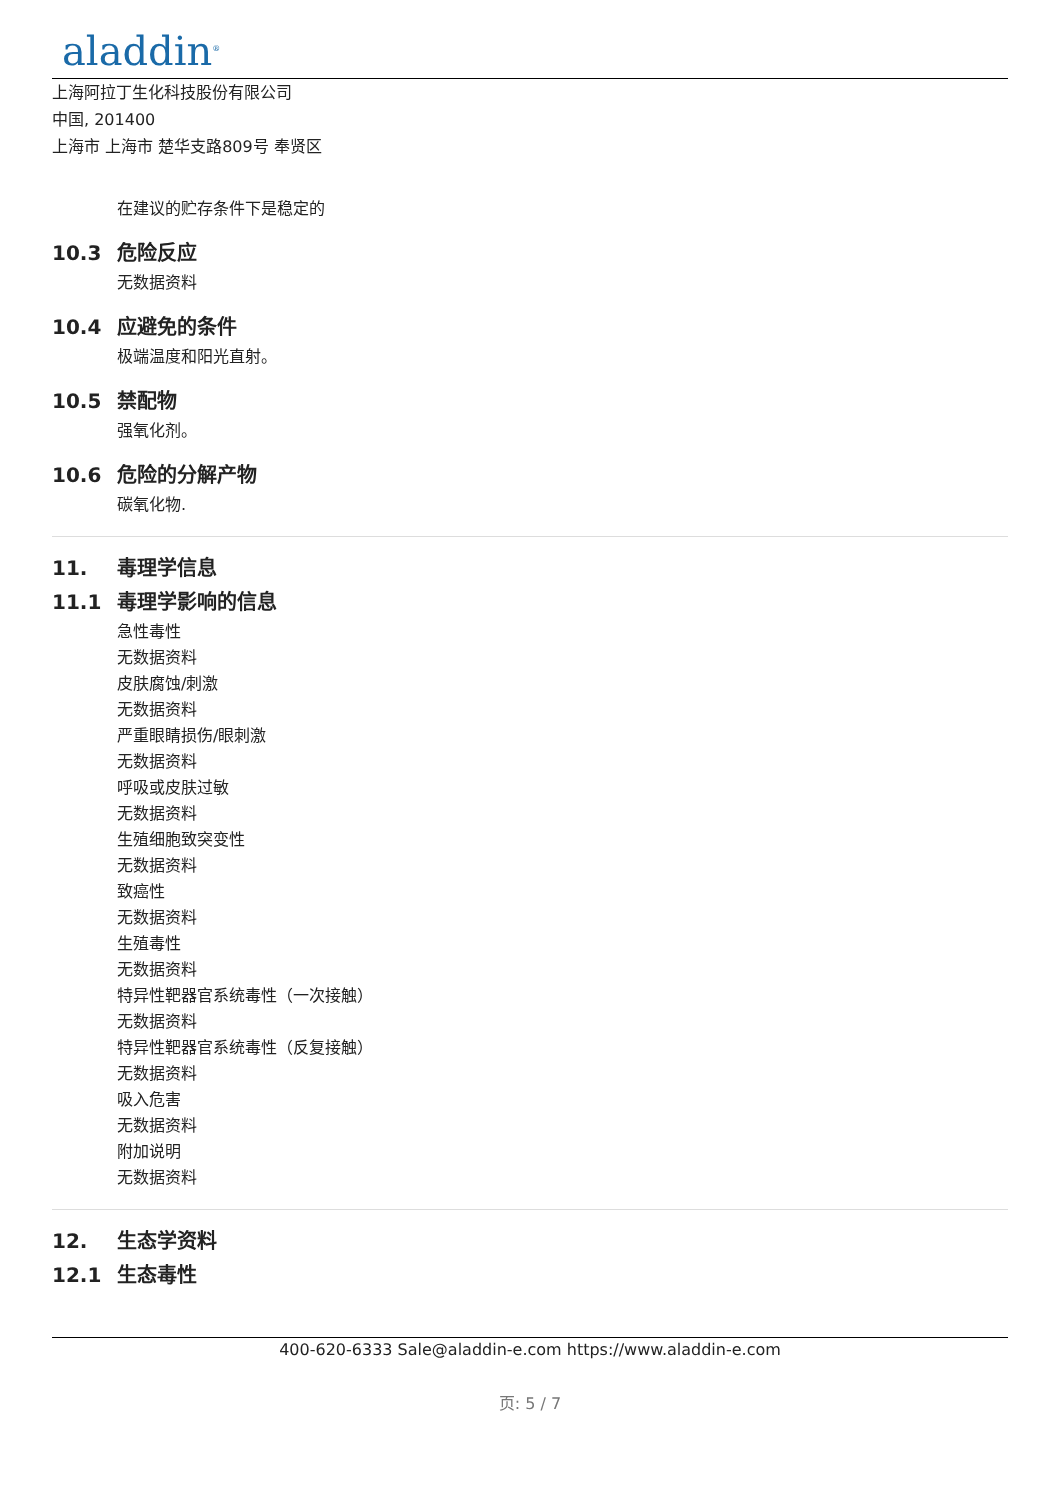aladdin<sup>®</sup>
上海阿拉丁生化科技股份有限公司
中国, 201400
上海市 上海市 楚华支路809号 奉贤区
在建议的贮存条件下是稳定的
10.3 危险反应
无数据资料
10.4 应避免的条件
极端温度和阳光直射。
10.5 禁配物
强氧化剂。
10.6 危险的分解产物
碳氧化物.
11. 毒理学信息
11.1 毒理学影响的信息
急性毒性
无数据资料
皮肤腐蚀/刺激
无数据资料
严重眼睛损伤/眼刺激
无数据资料
呼吸或皮肤过敏
无数据资料
生殖细胞致突变性
无数据资料
致癌性
无数据资料
生殖毒性
无数据资料
特异性靶器官系统毒性（一次接触）
无数据资料
特异性靶器官系统毒性（反复接触）
无数据资料
吸入危害
无数据资料
附加说明
无数据资料
12. 生态学资料
12.1 生态毒性
400-620-6333 Sale@aladdin-e.com https://www.aladdin-e.com
页: 5 / 7